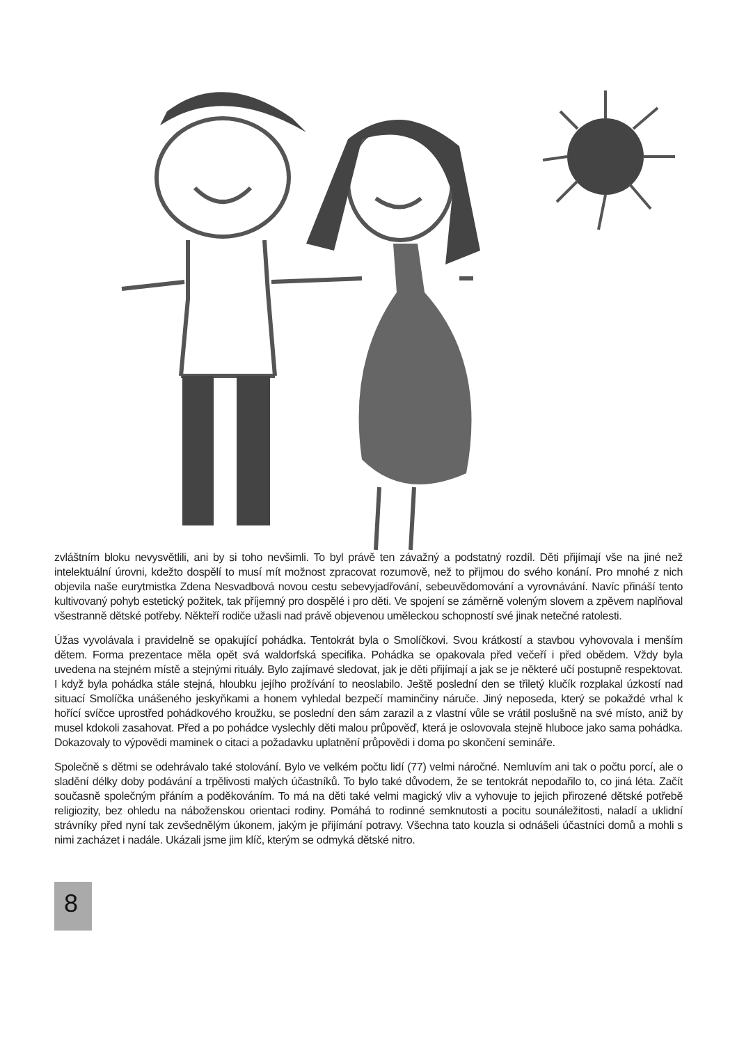zvláštním bloku nevysvětlili, ani by si toho nevšimli. To byl právě ten závažný a podstatný rozdíl. Děti přijímají vše na jiné než intelektuální úrovni, kdežto dospělí to musí mít možnost zpracovat rozumově, než to přijmou do svého konání. Pro mnohé z nich objevila naše eurytmistka Zdena Nesvadbová novou cestu sebevyjadřování, sebeuvědomování a vyrovnávání. Navíc přináší tento kultivovaný pohyb estetický požitek, tak příjemný pro dospělé i pro děti. Ve spojení se záměrně voleným slovem a zpěvem naplňoval všestranně dětské potřeby. Někteří rodiče užasli nad právě objevenou uměleckou schopností své jinak netečné ratolesti.
Úžas vyvolávala i pravidelně se opakující pohádka. Tentokrát byla o Smolíčkovi. Svou krátkostí a stavbou vyhovovala i menším dětem. Forma prezentace měla opět svá waldorfská specifika. Pohádka se opakovala před večeří i před obědem. Vždy byla uvedena na stejném místě a stejnými rituály. Bylo zajímavé sledovat, jak je děti přijímají a jak se je některé učí postupně respektovat. I když byla pohádka stále stejná, hloubku jejího prožívání to neoslabilo. Ještě poslední den se třiletý klučík rozplakal úzkostí nad situací Smolíčka unášeného jeskyňkami a honem vyhledal bezpečí maminčiny náruče. Jiný neposeda, který se pokaždé vrhal k hořící svíčce uprostřed pohádkového kroužku, se poslední den sám zarazil a z vlastní vůle se vrátil poslušně na své místo, aniž by musel kdokoli zasahovat. Před a po pohádce vyslechly děti malou průpověď, která je oslovovala stejně hluboce jako sama pohádka. Dokazovaly to výpovědi maminek o citaci a požadavku uplatnění průpovědi i doma po skončení semináře.
Společně s dětmi se odehrávalo také stolování. Bylo ve velkém počtu lidí (77) velmi náročné. Nemluvím ani tak o počtu porcí, ale o sladění délky doby podávání a trpělivosti malých účastníků. To bylo také důvodem, že se tentokrát nepodařilo to, co jiná léta. Začít současně společným přáním a poděkováním. To má na děti také velmi magický vliv a vyhovuje to jejich přirozené dětské potřebě religiozity, bez ohledu na náboženskou orientaci rodiny. Pomáhá to rodinné semknutosti a pocitu sounáležitosti, naladí a uklidní strávníky před nyní tak zevšednělým úkonem, jakým je přijímání potravy. Všechna tato kouzla si odnášeli účastníci domů a mohli s nimi zacházet i nadále. Ukázali jsme jim klíč, kterým se odmyká dětské nitro.
8